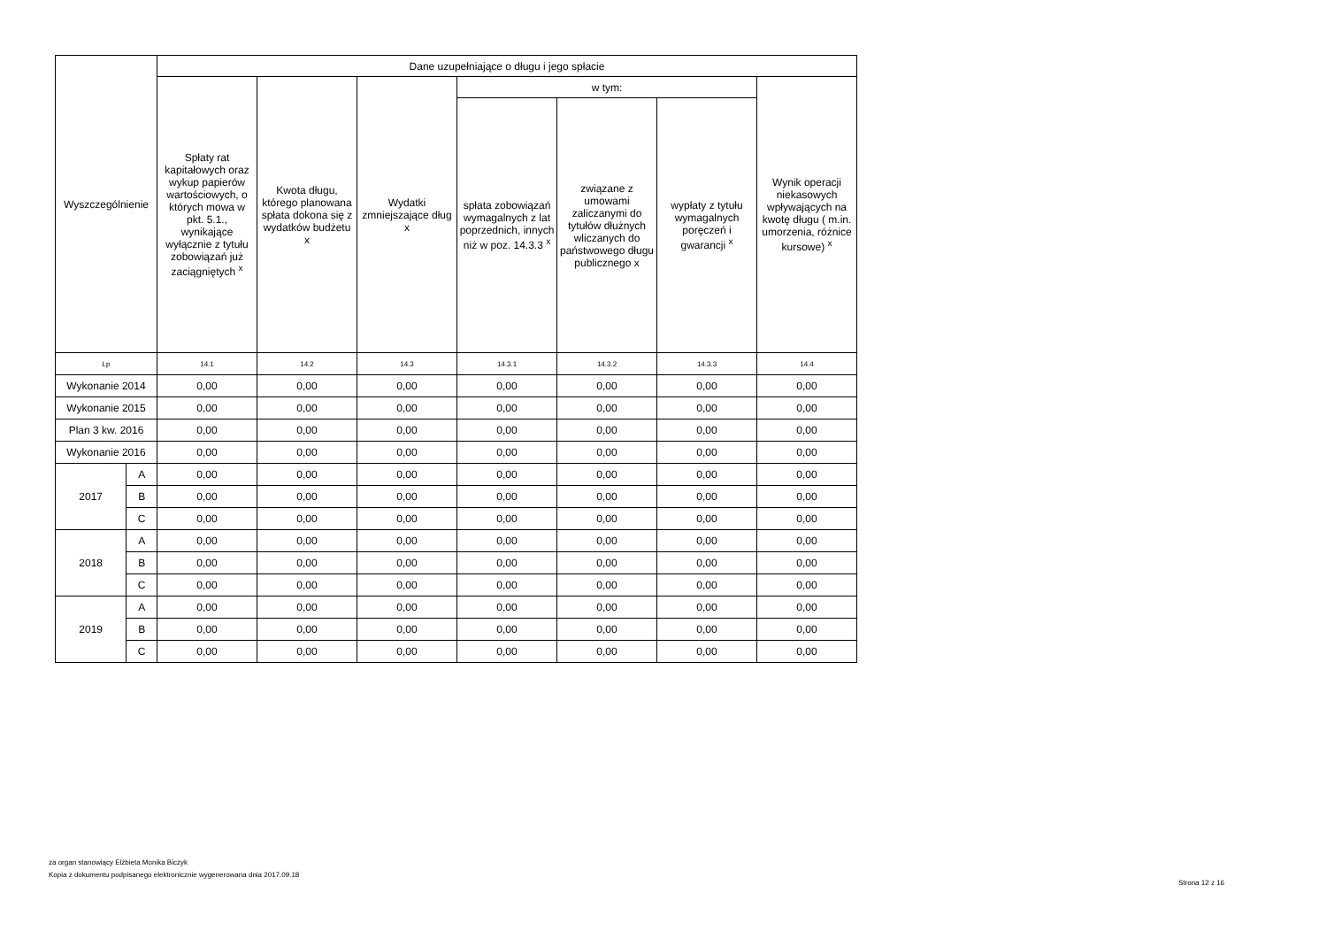| Wyszczególnienie | | Dane uzupełniające o długu i jego spłacie | | | | | | |
| --- | --- | --- | --- | --- | --- | --- | --- | --- |
| | | Spłaty rat kapitałowych oraz wykup papierów wartościowych, o których mowa w pkt. 5.1., wynikające wyłącznie z tytułu zobowiązań już zaciągniętych <sup>x</sup> | Kwota długu, którego planowana spłata dokona się z wydatków budżetu x | Wydatki zmniejszające dług x | w tym: | | | Wynik operacji niekasowych wpływających na kwotę długu ( m.in. umorzenia, różnice kursowe) <sup>x</sup> |
| | | | | | spłata zobowiązań wymagalnych z lat poprzednich, innych niż w poz. 14.3.3 <sup>x</sup> | związane z umowami zaliczanymi do tytułów dłużnych wliczanych do państwowego długu publicznego x | wypłaty z tytułu wymagalnych poręczeń i gwarancji <sup>x</sup> | |
| Lp | | 14.1 | 14.2 | 14.3 | 14.3.1 | 14.3.2 | 14.3.3 | 14.4 |
| Wykonanie 2014 | | 0,00 | 0,00 | 0,00 | 0,00 | 0,00 | 0,00 | 0,00 |
| Wykonanie 2015 | | 0,00 | 0,00 | 0,00 | 0,00 | 0,00 | 0,00 | 0,00 |
| Plan 3 kw. 2016 | | 0,00 | 0,00 | 0,00 | 0,00 | 0,00 | 0,00 | 0,00 |
| Wykonanie 2016 | | 0,00 | 0,00 | 0,00 | 0,00 | 0,00 | 0,00 | 0,00 |
| 2017 | A | 0,00 | 0,00 | 0,00 | 0,00 | 0,00 | 0,00 | 0,00 |
| | B | 0,00 | 0,00 | 0,00 | 0,00 | 0,00 | 0,00 | 0,00 |
| | C | 0,00 | 0,00 | 0,00 | 0,00 | 0,00 | 0,00 | 0,00 |
| 2018 | A | 0,00 | 0,00 | 0,00 | 0,00 | 0,00 | 0,00 | 0,00 |
| | B | 0,00 | 0,00 | 0,00 | 0,00 | 0,00 | 0,00 | 0,00 |
| | C | 0,00 | 0,00 | 0,00 | 0,00 | 0,00 | 0,00 | 0,00 |
| 2019 | A | 0,00 | 0,00 | 0,00 | 0,00 | 0,00 | 0,00 | 0,00 |
| | B | 0,00 | 0,00 | 0,00 | 0,00 | 0,00 | 0,00 | 0,00 |
| | C | 0,00 | 0,00 | 0,00 | 0,00 | 0,00 | 0,00 | 0,00 |
za organ stanowiący Elżbieta Monika Biczyk
Kopia z dokumentu podpisanego elektronicznie wygenerowana dnia 2017.09.18
Strona 12 z 16